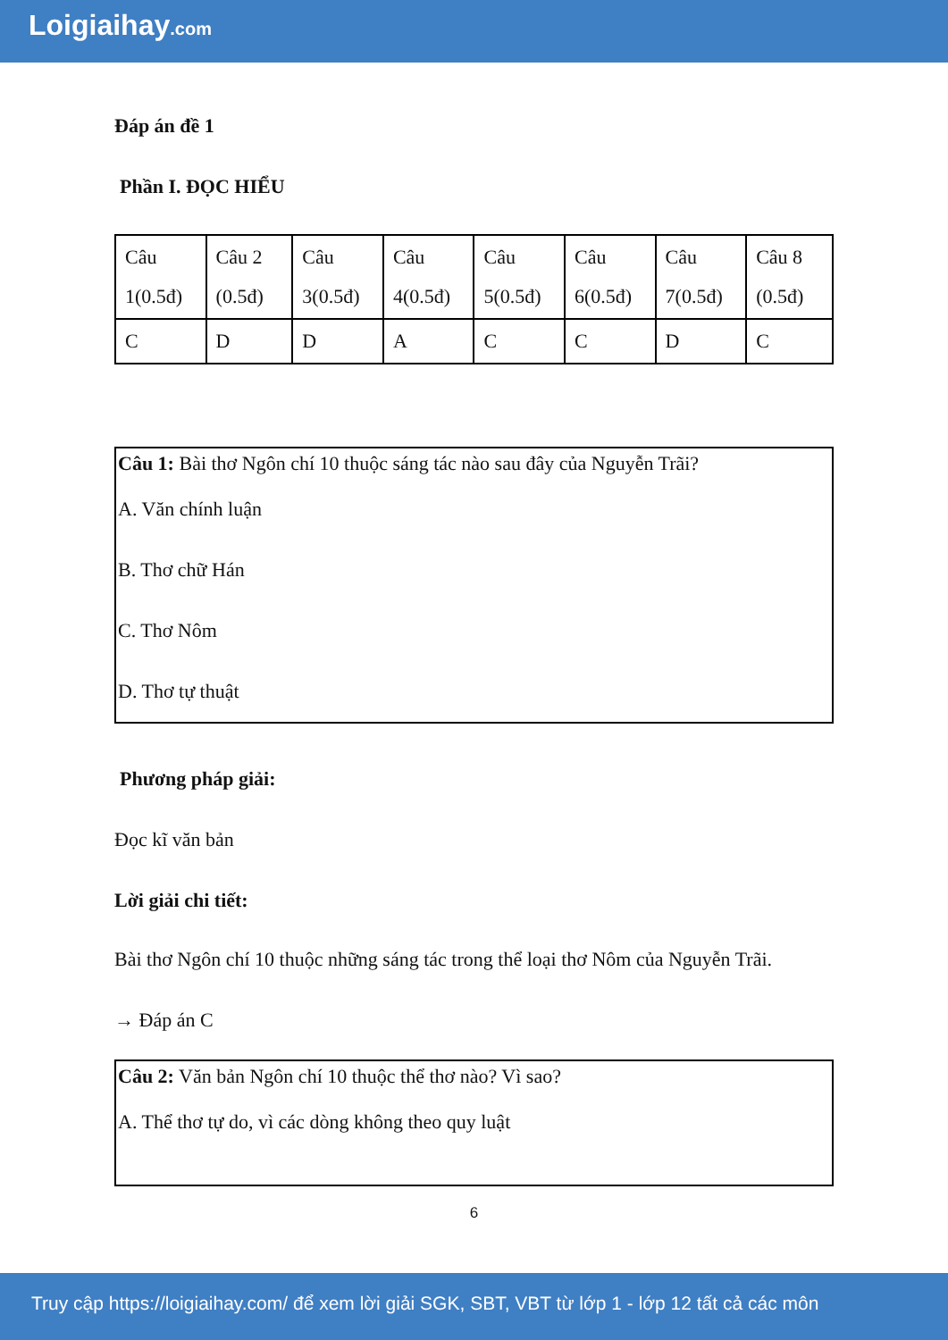Loigiaihay.com
Đáp án đề 1
Phần I. ĐỌC HIỂU
| Câu 1(0.5đ) | Câu 2 (0.5đ) | Câu 3(0.5đ) | Câu 4(0.5đ) | Câu 5(0.5đ) | Câu 6(0.5đ) | Câu 7(0.5đ) | Câu 8 (0.5đ) |
| C | D | D | A | C | C | D | C |
Câu 1: Bài thơ Ngôn chí 10 thuộc sáng tác nào sau đây của Nguyễn Trãi?
A. Văn chính luận
B. Thơ chữ Hán
C. Thơ Nôm
D. Thơ tự thuật
Phương pháp giải:
Đọc kĩ văn bản
Lời giải chi tiết:
Bài thơ Ngôn chí 10 thuộc những sáng tác trong thể loại thơ Nôm của Nguyễn Trãi.
→ Đáp án C
Câu 2: Văn bản Ngôn chí 10 thuộc thể thơ nào? Vì sao?
A. Thể thơ tự do, vì các dòng không theo quy luật
6
Truy cập https://loigiaihay.com/ để xem lời giải SGK, SBT, VBT từ lớp 1 - lớp 12 tất cả các môn